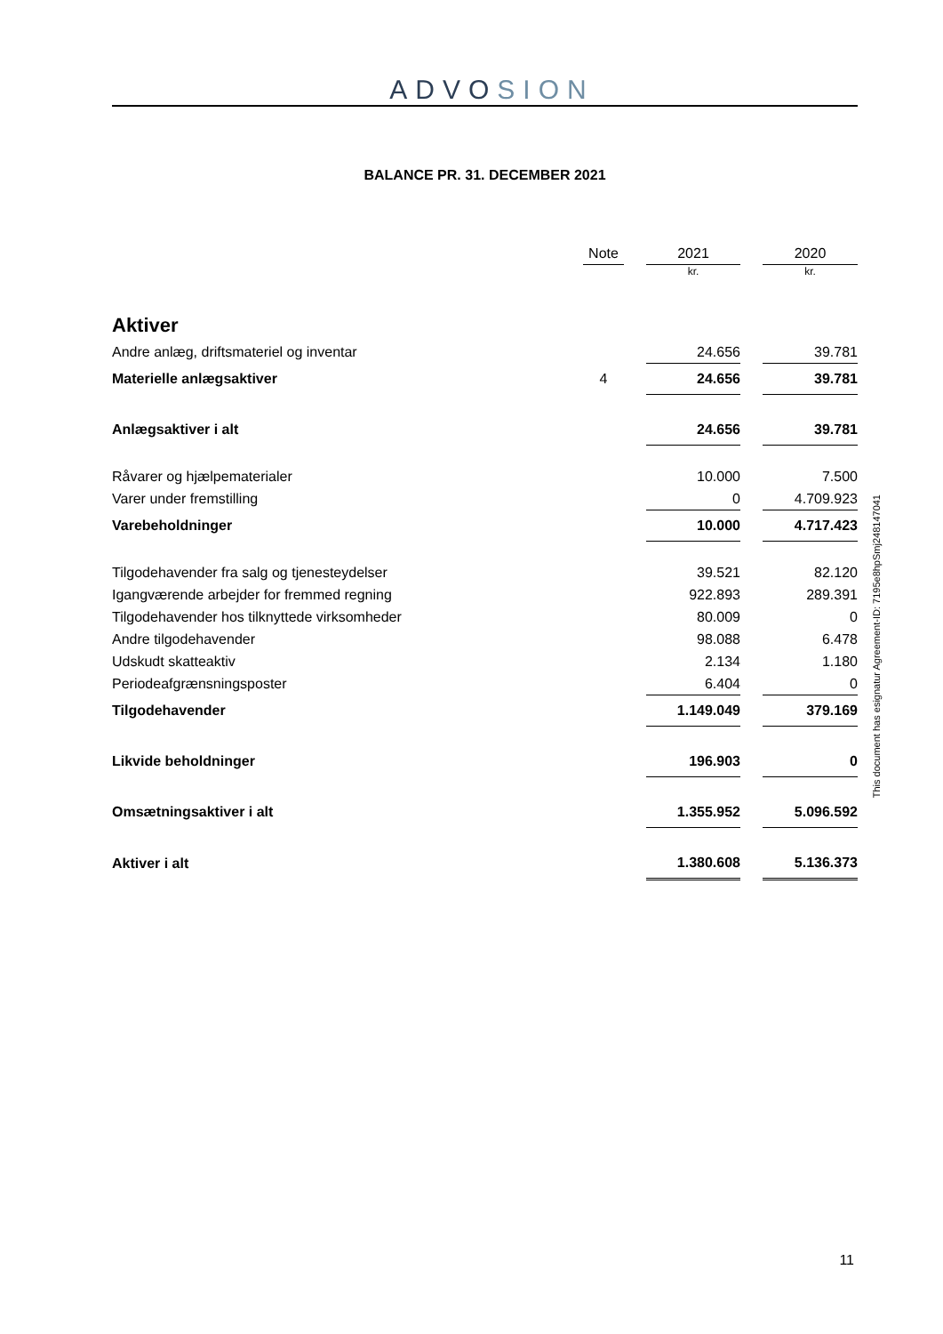ADVOSION
BALANCE PR. 31. DECEMBER 2021
| | Note | | 2021 | | 2020 |
| --- | --- | --- | --- | --- | --- |
| | | | kr. | | kr. |
| Aktiver | | | | | |
| Andre anlæg, driftsmateriel og inventar | | | 24.656 | | 39.781 |
| Materielle anlægsaktiver | 4 | | 24.656 | | 39.781 |
| Anlægsaktiver i alt | | | 24.656 | | 39.781 |
| Råvarer og hjælpematerialer | | | 10.000 | | 7.500 |
| Varer under fremstilling | | | 0 | | 4.709.923 |
| Varebeholdninger | | | 10.000 | | 4.717.423 |
| Tilgodehavender fra salg og tjenesteydelser | | | 39.521 | | 82.120 |
| Igangværende arbejder for fremmed regning | | | 922.893 | | 289.391 |
| Tilgodehavender hos tilknyttede virksomheder | | | 80.009 | | 0 |
| Andre tilgodehavender | | | 98.088 | | 6.478 |
| Udskudt skatteaktiv | | | 2.134 | | 1.180 |
| Periodeafgrænsningsposter | | | 6.404 | | 0 |
| Tilgodehavender | | | 1.149.049 | | 379.169 |
| Likvide beholdninger | | | 196.903 | | 0 |
| Omsætningsaktiver i alt | | | 1.355.952 | | 5.096.592 |
| Aktiver i alt | | | 1.380.608 | | 5.136.373 |
11
This document has esignatur Agreement-ID: 7195e8hpSmj248147041